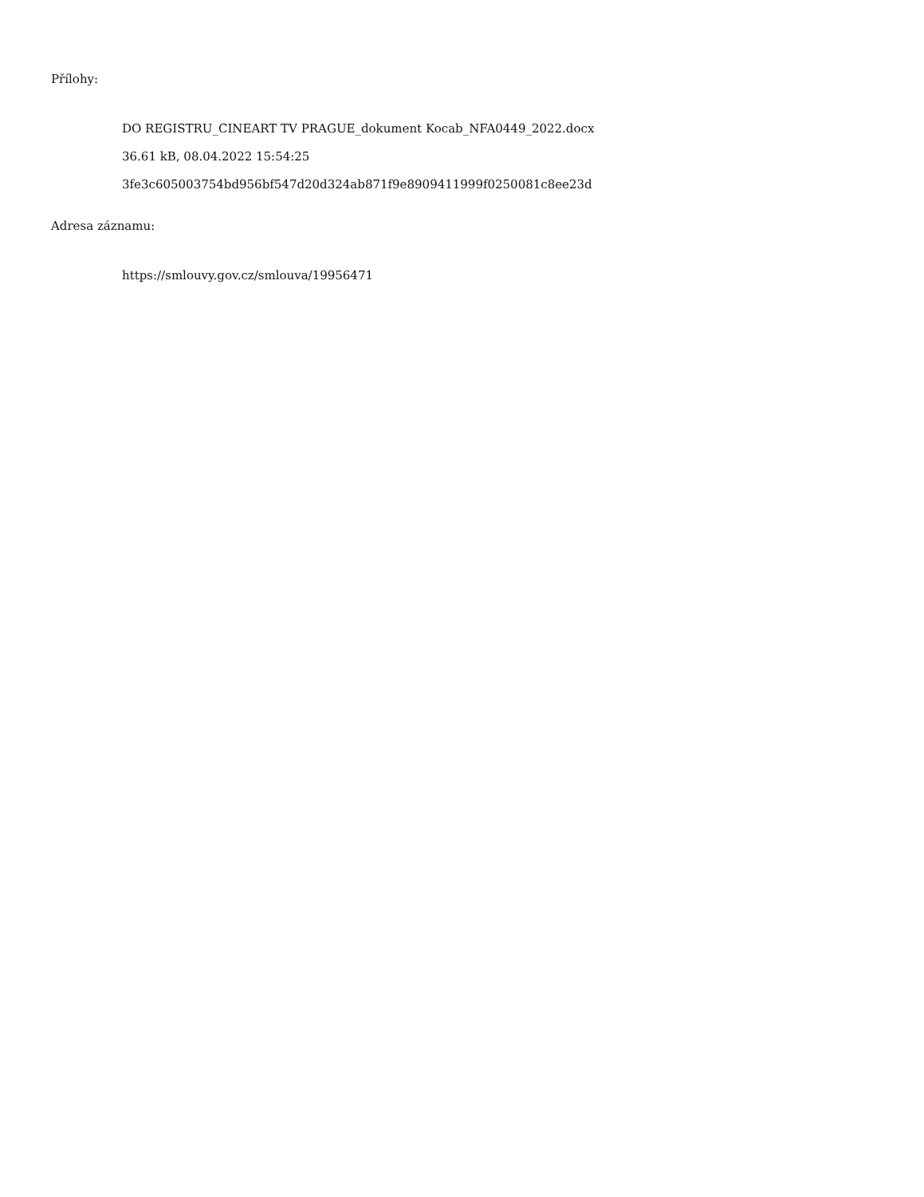Přílohy:
DO REGISTRU_CINEART TV PRAGUE_dokument Kocab_NFA0449_2022.docx
36.61 kB, 08.04.2022 15:54:25
3fe3c605003754bd956bf547d20d324ab871f9e8909411999f0250081c8ee23d
Adresa záznamu:
https://smlouvy.gov.cz/smlouva/19956471